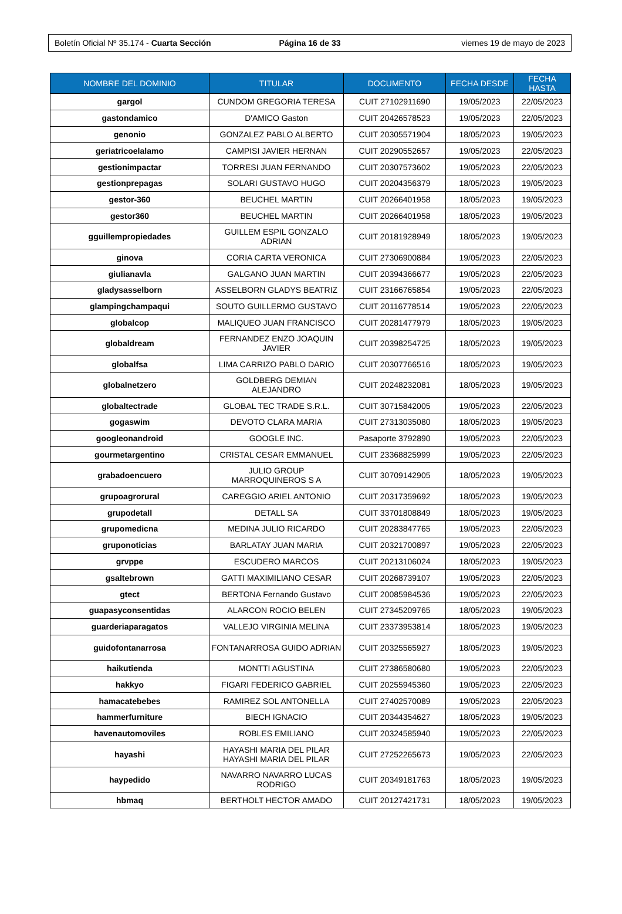Boletín Oficial Nº 35.174 - Cuarta Sección
Página 16 de 33 viernes 19 de mayo de 2023
| NOMBRE DEL DOMINIO | TITULAR | DOCUMENTO | FECHA DESDE | FECHA HASTA |
| --- | --- | --- | --- | --- |
| gargol | CUNDOM GREGORIA TERESA | CUIT 27102911690 | 19/05/2023 | 22/05/2023 |
| gastondamico | D'AMICO Gaston | CUIT 20426578523 | 19/05/2023 | 22/05/2023 |
| genonio | GONZALEZ PABLO ALBERTO | CUIT 20305571904 | 18/05/2023 | 19/05/2023 |
| geriatricoelalamo | CAMPISI JAVIER HERNAN | CUIT 20290552657 | 19/05/2023 | 22/05/2023 |
| gestionimpactar | TORRESI JUAN FERNANDO | CUIT 20307573602 | 19/05/2023 | 22/05/2023 |
| gestionprepagas | SOLARI GUSTAVO HUGO | CUIT 20204356379 | 18/05/2023 | 19/05/2023 |
| gestor-360 | BEUCHEL MARTIN | CUIT 20266401958 | 18/05/2023 | 19/05/2023 |
| gestor360 | BEUCHEL MARTIN | CUIT 20266401958 | 18/05/2023 | 19/05/2023 |
| gguillempropiedades | GUILLEM ESPIL GONZALO ADRIAN | CUIT 20181928949 | 18/05/2023 | 19/05/2023 |
| ginova | CORIA CARTA VERONICA | CUIT 27306900884 | 19/05/2023 | 22/05/2023 |
| giulianavla | GALGANO JUAN MARTIN | CUIT 20394366677 | 19/05/2023 | 22/05/2023 |
| gladysasselborn | ASSELBORN GLADYS BEATRIZ | CUIT 23166765854 | 19/05/2023 | 22/05/2023 |
| glampingchampaqui | SOUTO GUILLERMO GUSTAVO | CUIT 20116778514 | 19/05/2023 | 22/05/2023 |
| globalcop | MALIQUEO JUAN FRANCISCO | CUIT 20281477979 | 18/05/2023 | 19/05/2023 |
| globaldream | FERNANDEZ ENZO JOAQUIN JAVIER | CUIT 20398254725 | 18/05/2023 | 19/05/2023 |
| globalfsa | LIMA CARRIZO PABLO DARIO | CUIT 20307766516 | 18/05/2023 | 19/05/2023 |
| globalnetzero | GOLDBERG DEMIAN ALEJANDRO | CUIT 20248232081 | 18/05/2023 | 19/05/2023 |
| globaltectrade | GLOBAL TEC TRADE S.R.L. | CUIT 30715842005 | 19/05/2023 | 22/05/2023 |
| gogaswim | DEVOTO CLARA MARIA | CUIT 27313035080 | 18/05/2023 | 19/05/2023 |
| googleonandroid | GOOGLE INC. | Pasaporte 3792890 | 19/05/2023 | 22/05/2023 |
| gourmetargentino | CRISTAL CESAR EMMANUEL | CUIT 23368825999 | 19/05/2023 | 22/05/2023 |
| grabadoencuero | JULIO GROUP MARROQUINEROS S A | CUIT 30709142905 | 18/05/2023 | 19/05/2023 |
| grupoagrorural | CAREGGIO ARIEL ANTONIO | CUIT 20317359692 | 18/05/2023 | 19/05/2023 |
| grupodetall | DETALL SA | CUIT 33701808849 | 18/05/2023 | 19/05/2023 |
| grupomedicna | MEDINA JULIO RICARDO | CUIT 20283847765 | 19/05/2023 | 22/05/2023 |
| gruponoticias | BARLATAY JUAN MARIA | CUIT 20321700897 | 19/05/2023 | 22/05/2023 |
| grvppe | ESCUDERO MARCOS | CUIT 20213106024 | 18/05/2023 | 19/05/2023 |
| gsaltebrown | GATTI MAXIMILIANO CESAR | CUIT 20268739107 | 19/05/2023 | 22/05/2023 |
| gtect | BERTONA Fernando Gustavo | CUIT 20085984536 | 19/05/2023 | 22/05/2023 |
| guapasyconsentidas | ALARCON ROCIO BELEN | CUIT 27345209765 | 18/05/2023 | 19/05/2023 |
| guarderiaparagatos | VALLEJO VIRGINIA MELINA | CUIT 23373953814 | 18/05/2023 | 19/05/2023 |
| guidofontanarrosa | FONTANARROSA GUIDO ADRIAN | CUIT 20325565927 | 18/05/2023 | 19/05/2023 |
| haikutienda | MONTTI AGUSTINA | CUIT 27386580680 | 19/05/2023 | 22/05/2023 |
| hakkyo | FIGARI FEDERICO GABRIEL | CUIT 20255945360 | 19/05/2023 | 22/05/2023 |
| hamacatebebes | RAMIREZ SOL ANTONELLA | CUIT 27402570089 | 19/05/2023 | 22/05/2023 |
| hammerfurniture | BIECH IGNACIO | CUIT 20344354627 | 18/05/2023 | 19/05/2023 |
| havenautomoviles | ROBLES EMILIANO | CUIT 20324585940 | 19/05/2023 | 22/05/2023 |
| hayashi | HAYASHI MARIA DEL PILAR HAYASHI MARIA DEL PILAR | CUIT 27252265673 | 19/05/2023 | 22/05/2023 |
| haypedido | NAVARRO NAVARRO LUCAS RODRIGO | CUIT 20349181763 | 18/05/2023 | 19/05/2023 |
| hbmaq | BERTHOLT HECTOR AMADO | CUIT 20127421731 | 18/05/2023 | 19/05/2023 |